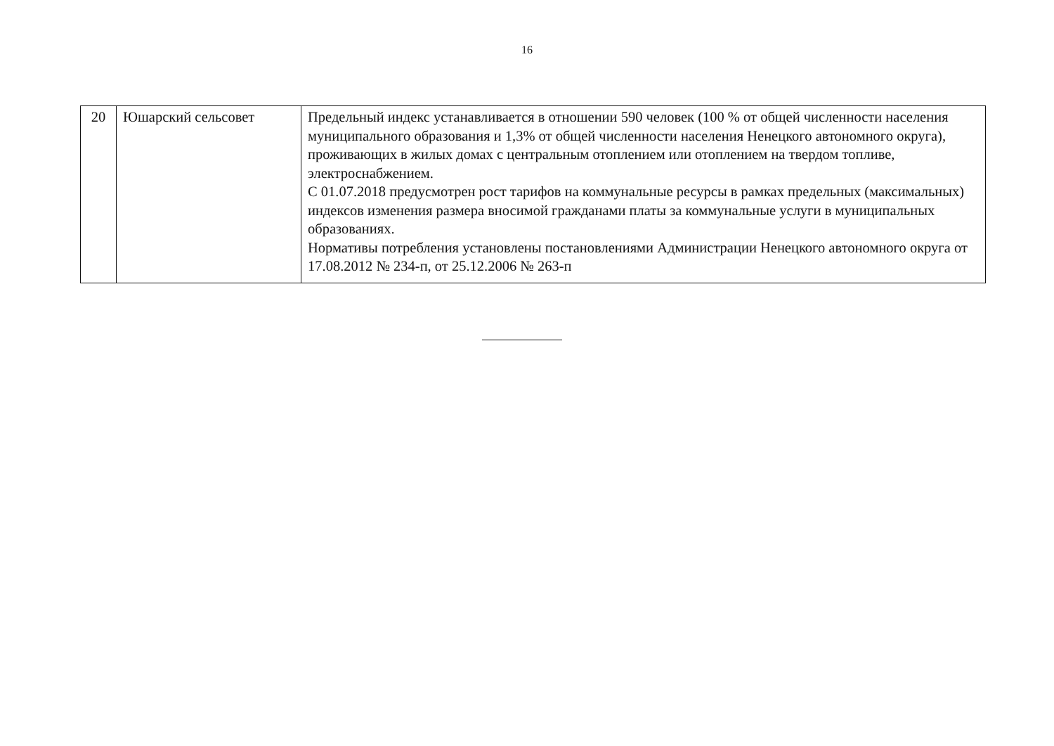16
| 20 | Юшарский сельсовет | Предельный индекс устанавливается в отношении 590 человек (100 % от общей численности населения муниципального образования и 1,3% от общей численности населения Ненецкого автономного округа), проживающих в жилых домах с центральным отоплением или отоплением на твердом топливе, электроснабжением. С 01.07.2018 предусмотрен рост тарифов на коммунальные ресурсы в рамках предельных (максимальных) индексов изменения размера вносимой гражданами платы за коммунальные услуги в муниципальных образованиях. Нормативы потребления установлены постановлениями Администрации Ненецкого автономного округа от 17.08.2012 № 234-п, от 25.12.2006 № 263-п |